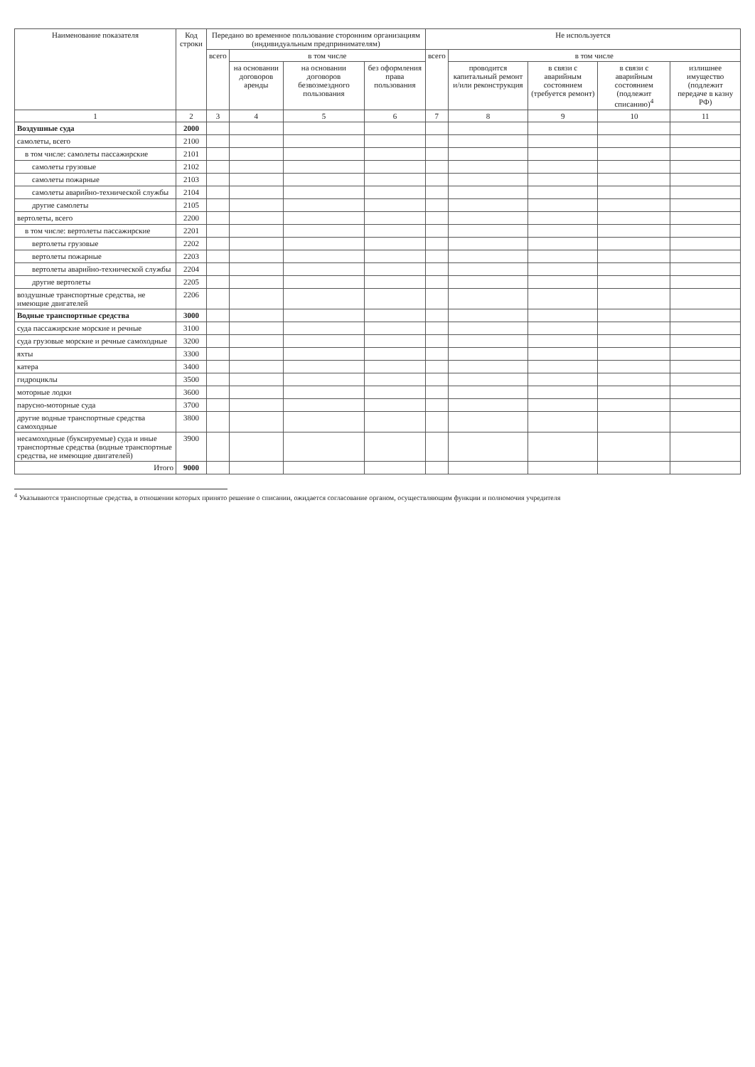| Наименование показателя | Код строки | Передано во временное пользование сторонним организациям (индивидуальным предпринимателям) | | | | Не используется | | | | |
| --- | --- | --- | --- | --- | --- | --- | --- | --- | --- | --- |
| | | всего | в том числе | | | всего | в том числе | | | |
| | | | на основании договоров аренды | на основании договоров безвозмездного пользования | без оформления права пользования | | проводится капитальный ремонт и/или реконструкция | в связи с аварийным состоянием (требуется ремонт) | в связи с аварийным состоянием (подлежит списанию)<sup>4</sup> | излишнее имущество (подлежит передаче в казну РФ) |
| 1 | 2 | 3 | 4 | 5 | 6 | 7 | 8 | 9 | 10 | 11 |
| Воздушные суда | 2000 | | | | | | | | | |
| самолеты, всего | 2100 | | | | | | | | | |
| в том числе: самолеты пассажирские | 2101 | | | | | | | | | |
| самолеты грузовые | 2102 | | | | | | | | | |
| самолеты пожарные | 2103 | | | | | | | | | |
| самолеты аварийно-технической службы | 2104 | | | | | | | | | |
| другие самолеты | 2105 | | | | | | | | | |
| вертолеты, всего | 2200 | | | | | | | | | |
| в том числе: вертолеты пассажирские | 2201 | | | | | | | | | |
| вертолеты грузовые | 2202 | | | | | | | | | |
| вертолеты пожарные | 2203 | | | | | | | | | |
| вертолеты аварийно-технической службы | 2204 | | | | | | | | | |
| другие вертолеты | 2205 | | | | | | | | | |
| воздушные транспортные средства, не имеющие двигателей | 2206 | | | | | | | | | |
| Водные транспортные средства | 3000 | | | | | | | | | |
| суда пассажирские морские и речные | 3100 | | | | | | | | | |
| суда грузовые морские и речные самоходные | 3200 | | | | | | | | | |
| яхты | 3300 | | | | | | | | | |
| катера | 3400 | | | | | | | | | |
| гидроциклы | 3500 | | | | | | | | | |
| моторные лодки | 3600 | | | | | | | | | |
| парусно-моторные суда | 3700 | | | | | | | | | |
| другие водные транспортные средства самоходные | 3800 | | | | | | | | | |
| несамоходные (буксируемые) суда и иные транспортные средства (водные транспортные средства, не имеющие двигателей) | 3900 | | | | | | | | | |
| Итого | 9000 | | | | | | | | | |
<sup>4</sup> Указываются транспортные средства, в отношении которых принято решение о списании, ожидается согласование органом, осуществляющим функции и полномочия учредителя